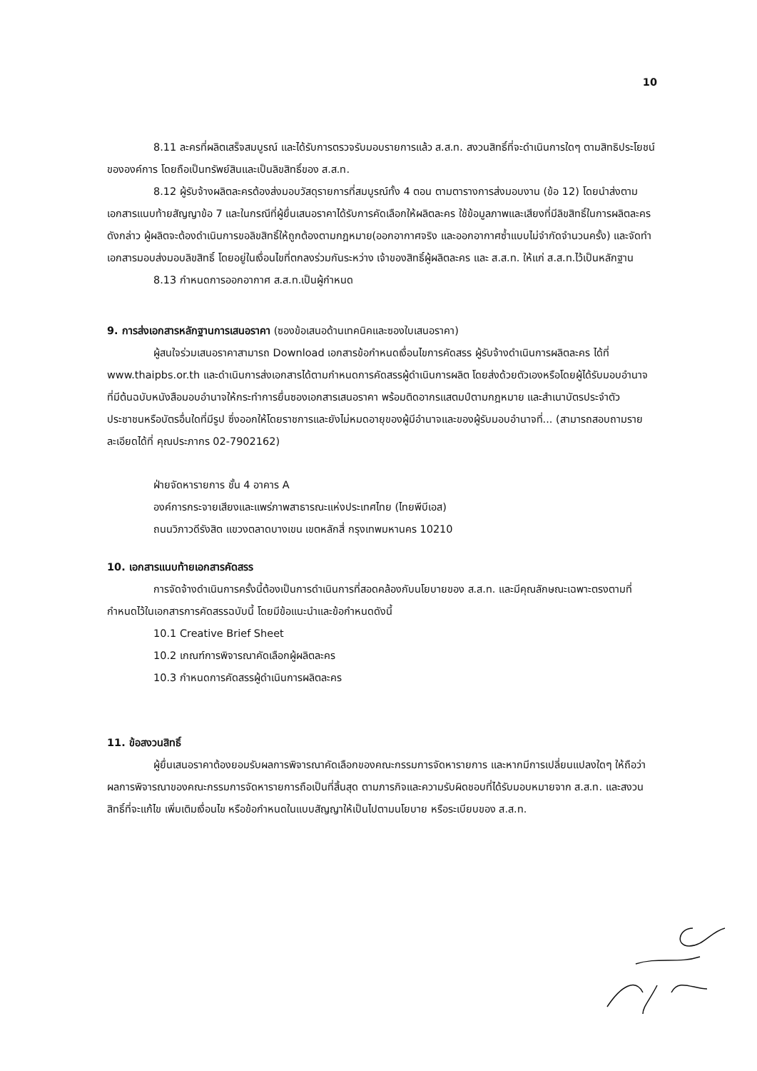10
8.11 ละครที่ผลิตเสร็จสมบูรณ์ และได้รับการตรวจรับมอบรายการแล้ว ส.ส.ท. สงวนสิทธิ์ที่จะดำเนินการใดๆ ตามสิทธิประโยชน์ขององค์การ โดยถือเป็นทรัพย์สินและเป็นลิขสิทธิ์ของ ส.ส.ท.
8.12 ผู้รับจ้างผลิตละครต้องส่งมอบวัสดุรายการที่สมบูรณ์ทั้ง 4 ตอน ตามตารางการส่งมอบงาน (ข้อ 12) โดยนำส่งตามเอกสารแนบท้ายสัญญาข้อ 7 และในกรณีที่ผู้ยื่นเสนอราคาได้รับการคัดเลือกให้ผลิตละคร ใช้ข้อมูลภาพและเสียงที่มีลิขสิทธิ์ในการผลิตละครดังกล่าว ผู้ผลิตจะต้องดำเนินการขอลิขสิทธิ์ให้ถูกต้องตามกฎหมาย(ออกอากาศจริง และออกอากาศซ้ำแบบไม่จำกัดจำนวนครั้ง) และจัดทำเอกสารมอบส่งมอบลิขสิทธิ์ โดยอยู่ในเงื่อนไขที่ตกลงร่วมกันระหว่าง เจ้าของสิทธิ์ผู้ผลิตละคร และ ส.ส.ท. ให้แก่ ส.ส.ท.ไว้เป็นหลักฐาน
8.13 กำหนดการออกอากาศ ส.ส.ท.เป็นผู้กำหนด
9. การส่งเอกสารหลักฐานการเสนอราคา (ซองข้อเสนอด้านเทคนิคและซองใบเสนอราคา)
ผู้สนใจร่วมเสนอราคาสามารถ Download เอกสารข้อกำหนดเงื่อนไขการคัดสรร ผู้รับจ้างดำเนินการผลิตละคร ได้ที่ www.thaipbs.or.th และดำเนินการส่งเอกสารได้ตามกำหนดการคัดสรรผู้ดำเนินการผลิต โดยส่งด้วยตัวเองหรือโดยผู้ได้รับมอบอำนาจ ที่มีต้นฉบับหนังสือมอบอำนาจให้กระทำการยื่นซองเอกสารเสนอราคา พร้อมติดอากรแสตมป์ตามกฎหมาย และสำเนาบัตรประจำตัวประชาชนหรือบัตรอื่นใดที่มีรูป ซึ่งออกให้โดยราชการและยังไม่หมดอายุของผู้มีอำนาจและของผู้รับมอบอำนาจที่... (สามารถสอบถามรายละเอียดได้ที่ คุณประภากร 02-7902162)
ฝ่ายจัดหารายการ ชั้น 4 อาคาร A
องค์การกระจายเสียงและแพร่ภาพสาธารณะแห่งประเทศไทย (ไทยพีบีเอส)
ถนนวิภาวดีรังสิต แขวงตลาดบางเขน เขตหลักสี่ กรุงเทพมหานคร 10210
10. เอกสารแนบท้ายเอกสารคัดสรร
การจัดจ้างดำเนินการครั้งนี้ต้องเป็นการดำเนินการที่สอดคล้องกับนโยบายของ ส.ส.ท. และมีคุณลักษณะเฉพาะตรงตามที่กำหนดไว้ในเอกสารการคัดสรรฉบับนี้ โดยมีข้อแนะนำและข้อกำหนดดังนี้
10.1 Creative Brief Sheet
10.2 เกณฑ์การพิจารณาคัดเลือกผู้ผลิตละคร
10.3 กำหนดการคัดสรรผู้ดำเนินการผลิตละคร
11. ข้อสงวนสิทธิ์
ผู้ยื่นเสนอราคาต้องยอมรับผลการพิจารณาคัดเลือกของคณะกรรมการจัดหารายการ และหากมีการเปลี่ยนแปลงใดๆ ให้ถือว่าผลการพิจารณาของคณะกรรมการจัดหารายการถือเป็นที่สิ้นสุด ตามภารกิจและความรับผิดชอบที่ได้รับมอบหมายจาก ส.ส.ท. และสงวนสิทธิ์ที่จะแก้ไข เพิ่มเติมเงื่อนไข หรือข้อกำหนดในแบบสัญญาให้เป็นไปตามนโยบาย หรือระเบียบของ ส.ส.ท.